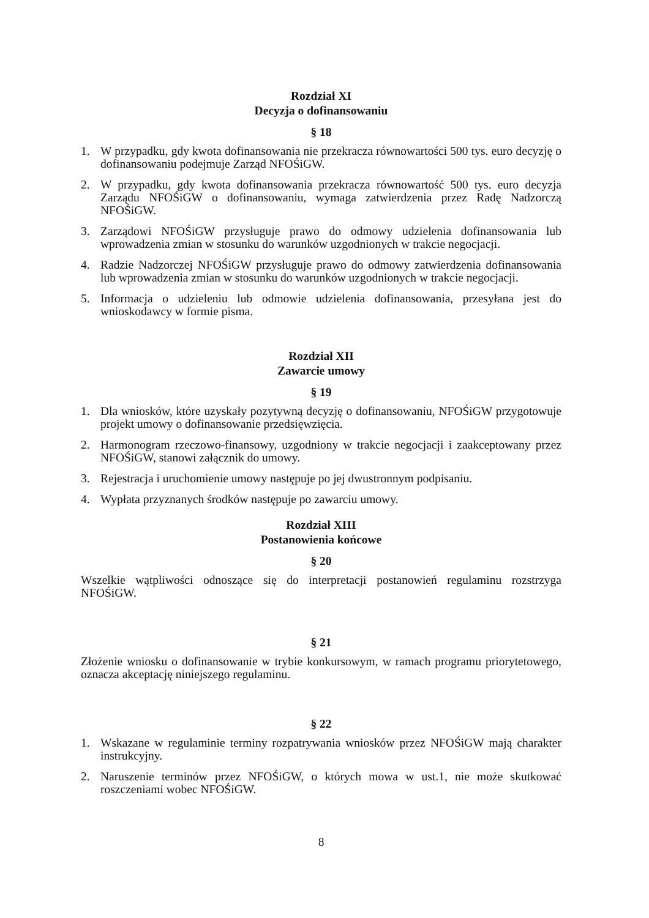Rozdział XI
Decyzja o dofinansowaniu
§ 18
1. W przypadku, gdy kwota dofinansowania nie przekracza równowartości 500 tys. euro decyzję o dofinansowaniu podejmuje Zarząd NFOŚiGW.
2. W przypadku, gdy kwota dofinansowania przekracza równowartość 500 tys. euro decyzja Zarządu NFOŚiGW o dofinansowaniu, wymaga zatwierdzenia przez Radę Nadzorczą NFOŚiGW.
3. Zarządowi NFOŚiGW przysługuje prawo do odmowy udzielenia dofinansowania lub wprowadzenia zmian w stosunku do warunków uzgodnionych w trakcie negocjacji.
4. Radzie Nadzorczej NFOŚiGW przysługuje prawo do odmowy zatwierdzenia dofinansowania lub wprowadzenia zmian w stosunku do warunków uzgodnionych w trakcie negocjacji.
5. Informacja o udzieleniu lub odmowie udzielenia dofinansowania, przesyłana jest do wnioskodawcy w formie pisma.
Rozdział XII
Zawarcie umowy
§ 19
1. Dla wniosków, które uzyskały pozytywną decyzję o dofinansowaniu, NFOŚiGW przygotowuje projekt umowy o dofinansowanie przedsięwzięcia.
2. Harmonogram rzeczowo-finansowy, uzgodniony w trakcie negocjacji i zaakceptowany przez NFOŚiGW, stanowi załącznik do umowy.
3. Rejestracja i uruchomienie umowy następuje po jej dwustronnym podpisaniu.
4. Wypłata przyznanych środków następuje po zawarciu umowy.
Rozdział XIII
Postanowienia końcowe
§ 20
Wszelkie wątpliwości odnoszące się do interpretacji postanowień regulaminu rozstrzyga NFOŚiGW.
§ 21
Złożenie wniosku o dofinansowanie w trybie konkursowym, w ramach programu priorytetowego, oznacza akceptację niniejszego regulaminu.
§ 22
1. Wskazane w regulaminie terminy rozpatrywania wniosków przez NFOŚiGW mają charakter instrukcyjny.
2. Naruszenie terminów przez NFOŚiGW, o których mowa w ust.1, nie może skutkować roszczeniami wobec NFOŚiGW.
8